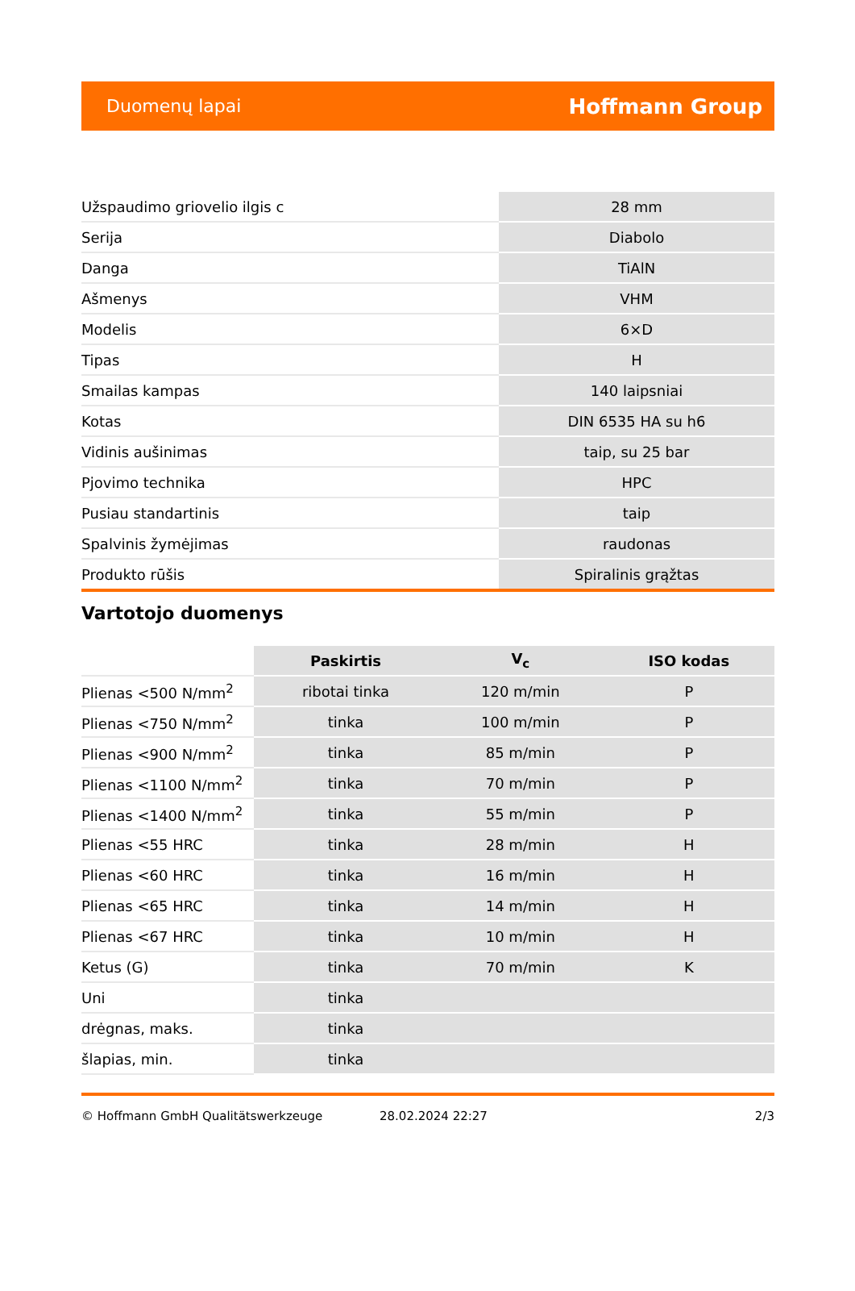Duomenų lapai Hoffmann Group
| Užspaudimo griovelio ilgis c | 28 mm |
| Serija | Diabolo |
| Danga | TiAlN |
| Ašmenys | VHM |
| Modelis | 6×D |
| Tipas | H |
| Smailas kampas | 140 laipsniai |
| Kotas | DIN 6535 HA su h6 |
| Vidinis aušinimas | taip, su 25 bar |
| Pjovimo technika | HPC |
| Pusiau standartinis | taip |
| Spalvinis žymėjimas | raudonas |
| Produkto rūšis | Spiralinis grąžtas |
Vartotojo duomenys
| | Paskirtis | V<sub>c</sub> | ISO kodas |
| --- | --- | --- | --- |
| Plienas <500 N/mm<sup>2</sup> | ribotai tinka | 120 m/min | P |
| Plienas <750 N/mm<sup>2</sup> | tinka | 100 m/min | P |
| Plienas <900 N/mm<sup>2</sup> | tinka | 85 m/min | P |
| Plienas <1100 N/mm<sup>2</sup> | tinka | 70 m/min | P |
| Plienas <1400 N/mm<sup>2</sup> | tinka | 55 m/min | P |
| Plienas <55 HRC | tinka | 28 m/min | H |
| Plienas <60 HRC | tinka | 16 m/min | H |
| Plienas <65 HRC | tinka | 14 m/min | H |
| Plienas <67 HRC | tinka | 10 m/min | H |
| Ketus (G) | tinka | 70 m/min | K |
| Uni | tinka | | |
| drėgnas, maks. | tinka | | |
| šlapias, min. | tinka | | |
© Hoffmann GmbH Qualitätswerkzeuge 28.02.2024 22:27 2/3